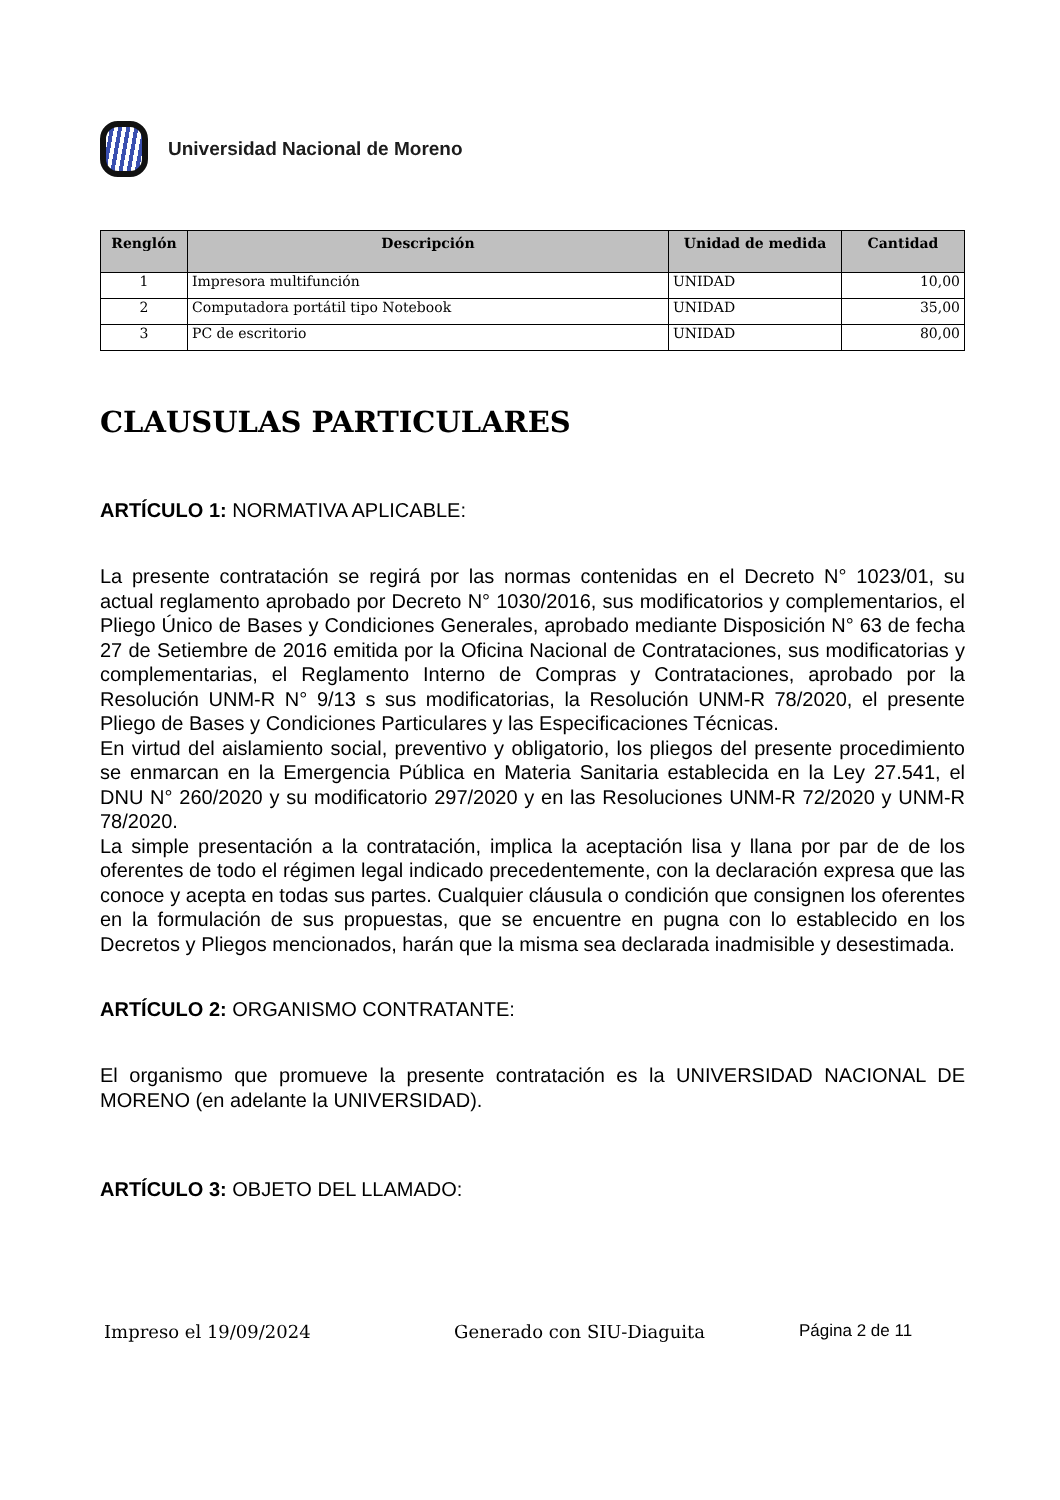Universidad Nacional de Moreno
| Renglón | Descripción | Unidad de medida | Cantidad |
| --- | --- | --- | --- |
| 1 | Impresora multifunción | UNIDAD | 10,00 |
| 2 | Computadora portátil tipo Notebook | UNIDAD | 35,00 |
| 3 | PC de escritorio | UNIDAD | 80,00 |
CLAUSULAS PARTICULARES
ARTÍCULO 1: NORMATIVA APLICABLE:
La presente contratación se regirá por las normas contenidas en el Decreto N° 1023/01, su actual reglamento aprobado por Decreto N° 1030/2016, sus modificatorios y complementarios, el Pliego Único de Bases y Condiciones Generales, aprobado mediante Disposición N° 63 de fecha 27 de Setiembre de 2016 emitida por la Oficina Nacional de Contrataciones, sus modificatorias y complementarias, el Reglamento Interno de Compras y Contrataciones, aprobado por la Resolución UNM-R N° 9/13 s sus modificatorias, la Resolución UNM-R 78/2020, el presente Pliego de Bases y Condiciones Particulares y las Especificaciones Técnicas.
En virtud del aislamiento social, preventivo y obligatorio, los pliegos del presente procedimiento se enmarcan en la Emergencia Pública en Materia Sanitaria establecida en la Ley 27.541, el DNU N° 260/2020 y su modificatorio 297/2020 y en las Resoluciones UNM-R 72/2020 y UNM-R 78/2020.
La simple presentación a la contratación, implica la aceptación lisa y llana por par de de los oferentes de todo el régimen legal indicado precedentemente, con la declaración expresa que las conoce y acepta en todas sus partes. Cualquier cláusula o condición que consignen los oferentes en la formulación de sus propuestas, que se encuentre en pugna con lo establecido en los Decretos y Pliegos mencionados, harán que la misma sea declarada inadmisible y desestimada.
ARTÍCULO 2: ORGANISMO CONTRATANTE:
El organismo que promueve la presente contratación es la UNIVERSIDAD NACIONAL DE MORENO (en adelante la UNIVERSIDAD).
ARTÍCULO 3: OBJETO DEL LLAMADO:
Impreso el 19/09/2024 Generado con SIU-Diaguita Página 2 de 11